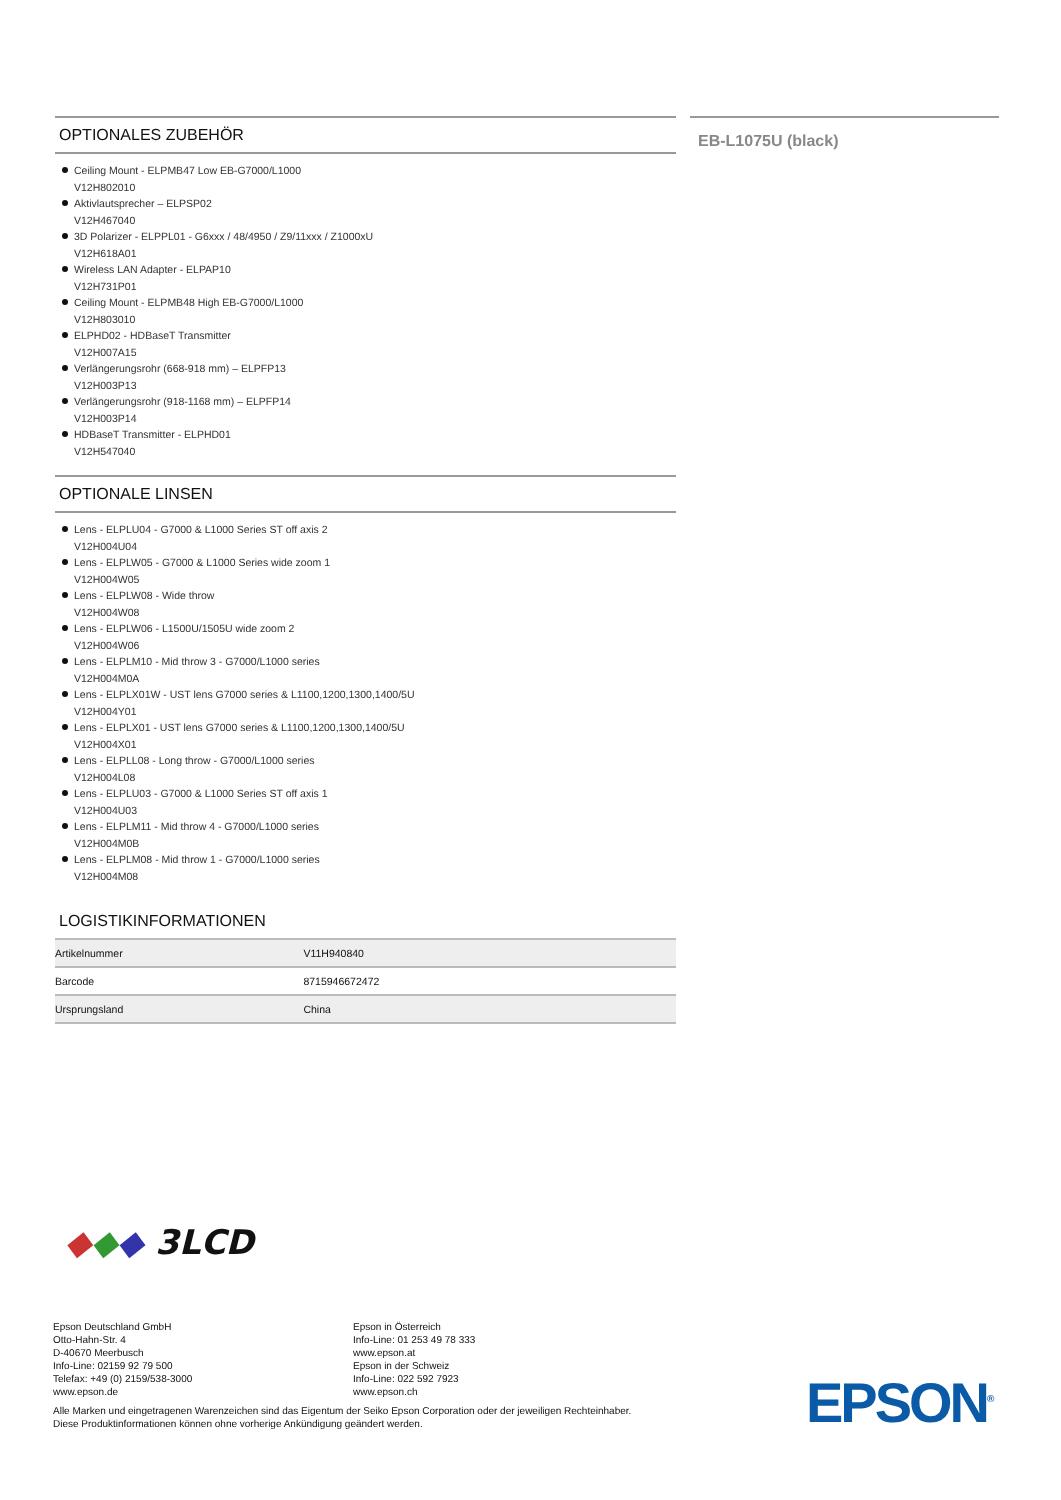OPTIONALES ZUBEHÖR
Ceiling Mount - ELPMB47 Low EB-G7000/L1000
V12H802010
Aktivlautsprecher – ELPSP02
V12H467040
3D Polarizer - ELPPL01 - G6xxx / 48/4950 / Z9/11xxx / Z1000xU
V12H618A01
Wireless LAN Adapter - ELPAP10
V12H731P01
Ceiling Mount - ELPMB48 High EB-G7000/L1000
V12H803010
ELPHD02 - HDBaseT Transmitter
V12H007A15
Verlängerungsrohr (668-918 mm) – ELPFP13
V12H003P13
Verlängerungsrohr (918-1168 mm) – ELPFP14
V12H003P14
HDBaseT Transmitter - ELPHD01
V12H547040
OPTIONALE LINSEN
Lens - ELPLU04 - G7000 & L1000 Series ST off axis 2
V12H004U04
Lens - ELPLW05 - G7000 & L1000 Series wide zoom 1
V12H004W05
Lens - ELPLW08 - Wide throw
V12H004W08
Lens - ELPLW06 - L1500U/1505U wide zoom 2
V12H004W06
Lens - ELPLM10 - Mid throw 3 - G7000/L1000 series
V12H004M0A
Lens - ELPLX01W - UST lens G7000 series & L1100,1200,1300,1400/5U
V12H004Y01
Lens - ELPLX01 - UST lens G7000 series & L1100,1200,1300,1400/5U
V12H004X01
Lens - ELPLL08 - Long throw - G7000/L1000 series
V12H004L08
Lens - ELPLU03 - G7000 & L1000 Series ST off axis 1
V12H004U03
Lens - ELPLM11 - Mid throw 4 - G7000/L1000 series
V12H004M0B
Lens - ELPLM08 - Mid throw 1 - G7000/L1000 series
V12H004M08
LOGISTIKINFORMATIONEN
| Artikelnummer | V11H940840 |
| Barcode | 8715946672472 |
| Ursprungsland | China |
EB-L1075U (black)
◆◆◆ 3LCD
Epson Deutschland GmbH
Otto-Hahn-Str. 4
D-40670 Meerbusch
Info-Line: 02159 92 79 500
Telefax: +49 (0) 2159/538-3000
www.epson.de
Epson in Österreich
Info-Line: 01 253 49 78 333
www.epson.at
Epson in der Schweiz
Info-Line: 022 592 7923
www.epson.ch
Alle Marken und eingetragenen Warenzeichen sind das Eigentum der Seiko Epson Corporation oder der jeweiligen Rechteinhaber.
Diese Produktinformationen können ohne vorherige Ankündigung geändert werden.
EPSON<sup>®</sup>